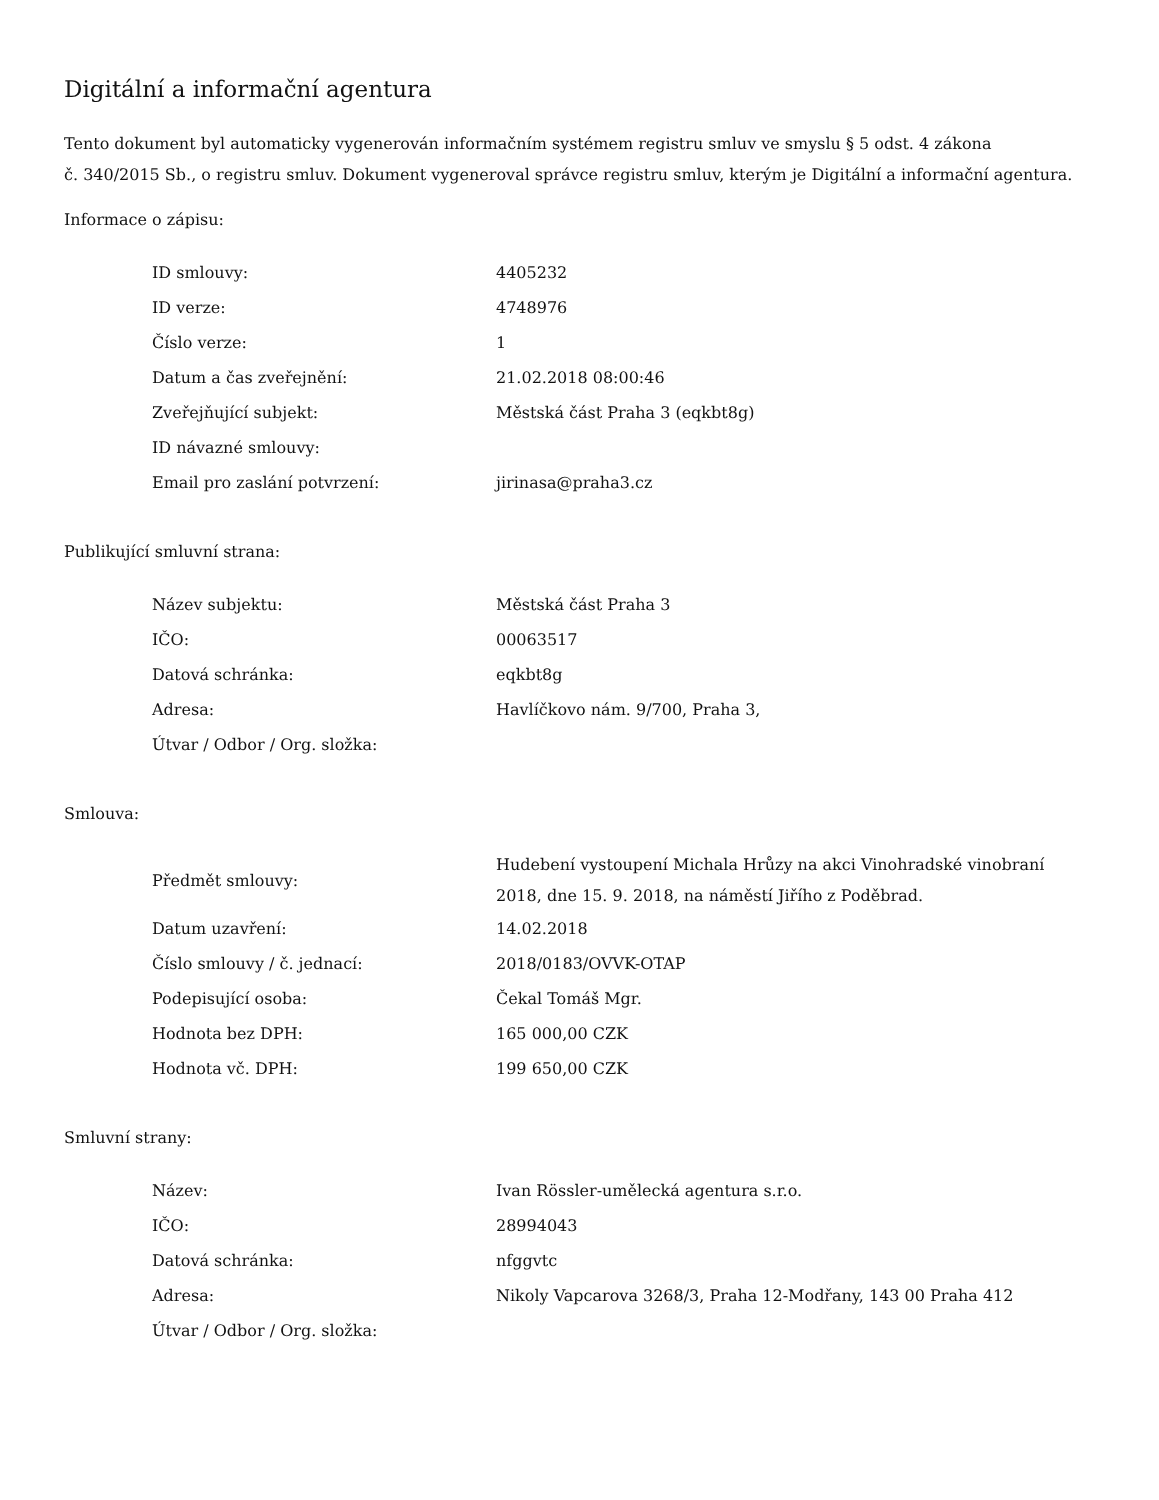Digitální a informační agentura
Tento dokument byl automaticky vygenerován informačním systémem registru smluv ve smyslu § 5 odst. 4 zákona
č. 340/2015 Sb., o registru smluv. Dokument vygeneroval správce registru smluv, kterým je Digitální a informační agentura.
Informace o zápisu:
| ID smlouvy: | 4405232 |
| ID verze: | 4748976 |
| Číslo verze: | 1 |
| Datum a čas zveřejnění: | 21.02.2018 08:00:46 |
| Zveřejňující subjekt: | Městská část Praha 3 (eqkbt8g) |
| ID návazné smlouvy: | |
| Email pro zaslání potvrzení: | jirinasa@praha3.cz |
Publikující smluvní strana:
| Název subjektu: | Městská část Praha 3 |
| IČO: | 00063517 |
| Datová schránka: | eqkbt8g |
| Adresa: | Havlíčkovo nám. 9/700, Praha 3, |
| Útvar / Odbor / Org. složka: | |
Smlouva:
| Předmět smlouvy: | Hudebení vystoupení Michala Hrůzy na akci Vinohradské vinobraní 2018, dne 15. 9. 2018, na náměstí Jiřího z Poděbrad. |
| Datum uzavření: | 14.02.2018 |
| Číslo smlouvy / č. jednací: | 2018/0183/OVVK-OTAP |
| Podepisující osoba: | Čekal Tomáš Mgr. |
| Hodnota bez DPH: | 165 000,00 CZK |
| Hodnota vč. DPH: | 199 650,00 CZK |
Smluvní strany:
| Název: | Ivan Rössler-umělecká agentura s.r.o. |
| IČO: | 28994043 |
| Datová schránka: | nfggvtc |
| Adresa: | Nikoly Vapcarova 3268/3, Praha 12-Modřany, 143 00 Praha 412 |
| Útvar / Odbor / Org. složka: | |